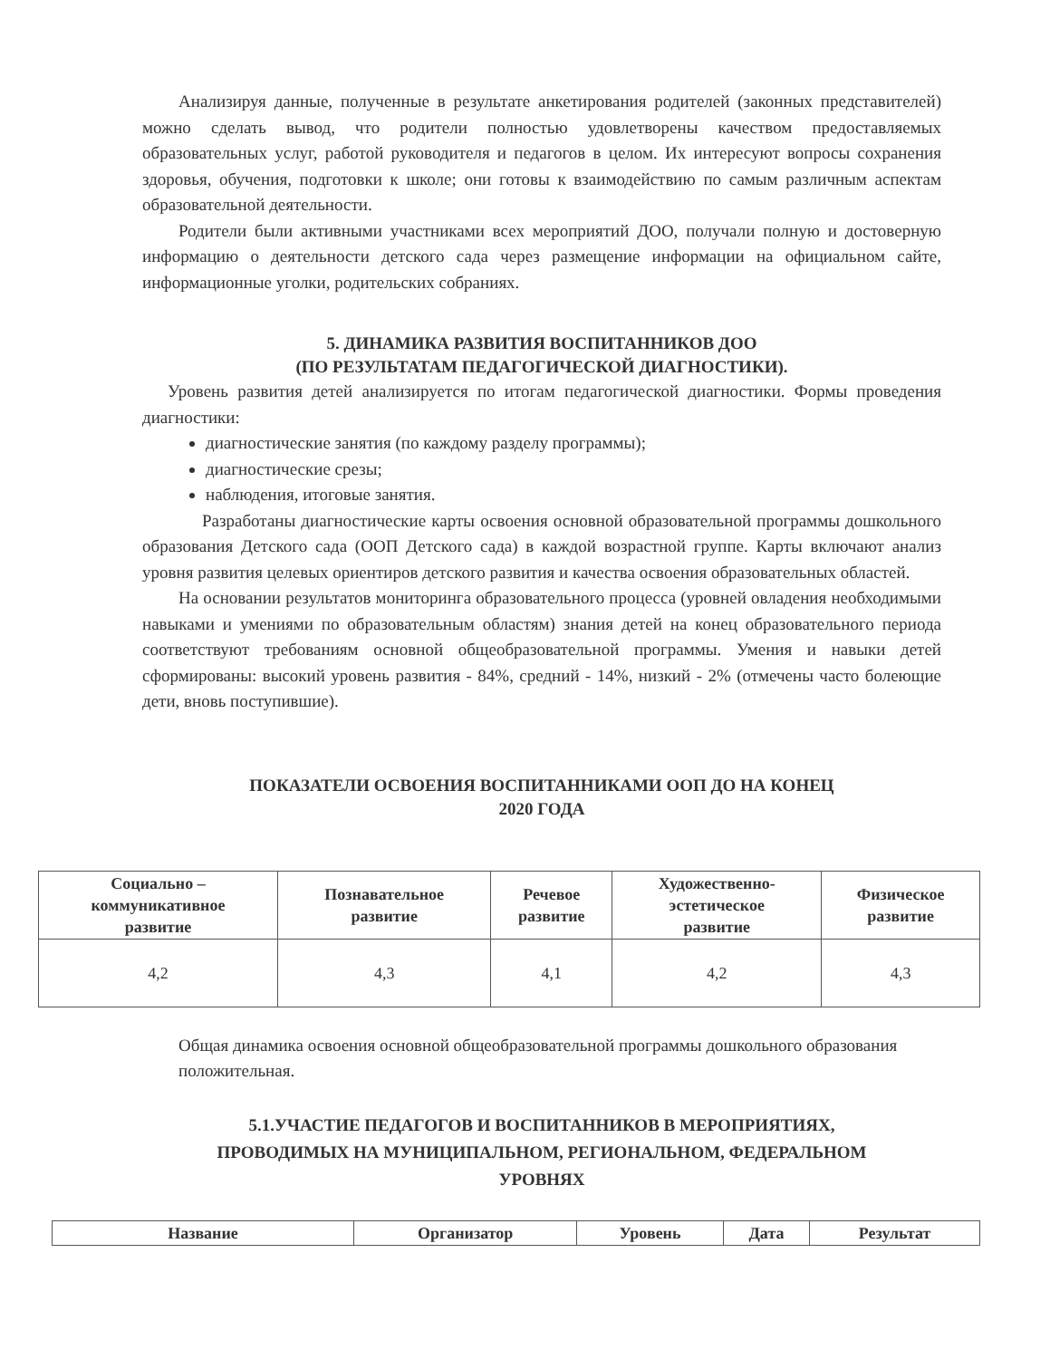Анализируя данные, полученные в результате анкетирования родителей (законных представителей) можно сделать вывод, что родители полностью удовлетворены качеством предоставляемых образовательных услуг, работой руководителя и педагогов в целом. Их интересуют вопросы сохранения здоровья, обучения, подготовки к школе; они готовы к взаимодействию по самым различным аспектам образовательной деятельности.
Родители были активными участниками всех мероприятий ДОО, получали полную и достоверную информацию о деятельности детского сада через размещение информации на официальном сайте, информационные уголки, родительских собраниях.
5. ДИНАМИКА РАЗВИТИЯ ВОСПИТАННИКОВ ДОО
(ПО РЕЗУЛЬТАТАМ ПЕДАГОГИЧЕСКОЙ ДИАГНОСТИКИ).
Уровень развития детей анализируется по итогам педагогической диагностики. Формы проведения диагностики:
диагностические занятия (по каждому разделу программы);
диагностические срезы;
наблюдения, итоговые занятия.
Разработаны диагностические карты освоения основной образовательной программы дошкольного образования Детского сада (ООП Детского сада) в каждой возрастной группе. Карты включают анализ уровня развития целевых ориентиров детского развития и качества освоения образовательных областей.
На основании результатов мониторинга образовательного процесса (уровней овладения необходимыми навыками и умениями по образовательным областям) знания детей на конец образовательного периода соответствуют требованиям основной общеобразовательной программы. Умения и навыки детей сформированы: высокий уровень развития - 84%, средний - 14%, низкий - 2% (отмечены часто болеющие дети, вновь поступившие).
ПОКАЗАТЕЛИ ОСВОЕНИЯ ВОСПИТАННИКАМИ ООП ДО НА КОНЕЦ
2020 ГОДА
| Социально – коммуникативное развитие | Познавательное развитие | Речевое развитие | Художественно- эстетическое развитие | Физическое развитие |
| --- | --- | --- | --- | --- |
| 4,2 | 4,3 | 4,1 | 4,2 | 4,3 |
Общая динамика освоения основной общеобразовательной программы дошкольного образования положительная.
5.1.УЧАСТИЕ ПЕДАГОГОВ И ВОСПИТАННИКОВ В МЕРОПРИЯТИЯХ,
ПРОВОДИМЫХ НА МУНИЦИПАЛЬНОМ, РЕГИОНАЛЬНОМ, ФЕДЕРАЛЬНОМ
УРОВНЯХ
| Название | Организатор | Уровень | Дата | Результат |
| --- | --- | --- | --- | --- |